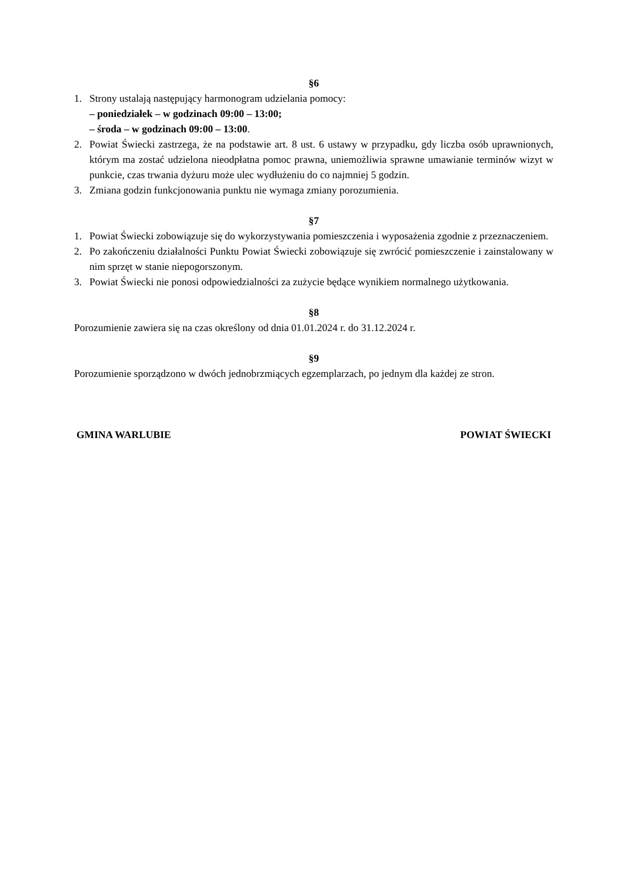§6
1. Strony ustalają następujący harmonogram udzielania pomocy:
– poniedziałek – w godzinach 09:00 – 13:00;
– środa – w godzinach 09:00 – 13:00.
2. Powiat Świecki zastrzega, że na podstawie art. 8 ust. 6 ustawy w przypadku, gdy liczba osób uprawnionych, którym ma zostać udzielona nieodpłatna pomoc prawna, uniemożliwia sprawne umawianie terminów wizyt w punkcie, czas trwania dyżuru może ulec wydłużeniu do co najmniej 5 godzin.
3. Zmiana godzin funkcjonowania punktu nie wymaga zmiany porozumienia.
§7
1. Powiat Świecki zobowiązuje się do wykorzystywania pomieszczenia i wyposażenia zgodnie z przeznaczeniem.
2. Po zakończeniu działalności Punktu Powiat Świecki zobowiązuje się zwrócić pomieszczenie i zainstalowany w nim sprzęt w stanie niepogorszonym.
3. Powiat Świecki nie ponosi odpowiedzialności za zużycie będące wynikiem normalnego użytkowania.
§8
Porozumienie zawiera się na czas określony od dnia 01.01.2024 r. do 31.12.2024 r.
§9
Porozumienie sporządzono w dwóch jednobrzmiących egzemplarzach, po jednym dla każdej ze stron.
GMINA WARLUBIE POWIAT ŚWIECKI